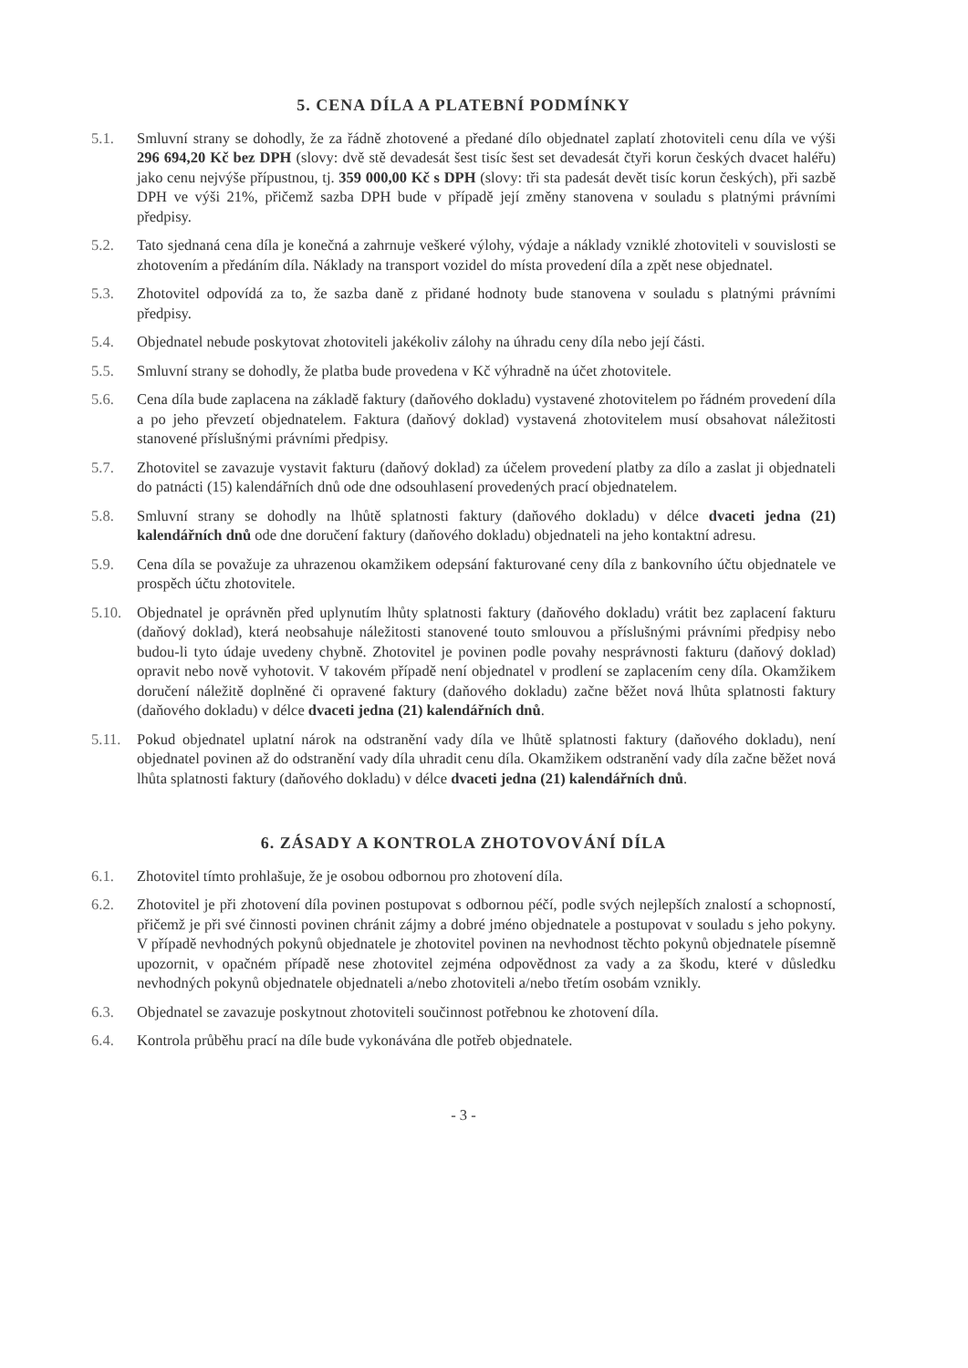5. CENA DÍLA A PLATEBNÍ PODMÍNKY
5.1. Smluvní strany se dohodly, že za řádně zhotovené a předané dílo objednatel zaplatí zhotoviteli cenu díla ve výši 296 694,20 Kč bez DPH (slovy: dvě stě devadesát šest tisíc šest set devadesát čtyři korun českých dvacet haléřu) jako cenu nejvýše přípustnou, tj. 359 000,00 Kč s DPH (slovy: tři sta padesát devět tisíc korun českých), při sazbě DPH ve výši 21%, přičemž sazba DPH bude v případě její změny stanovena v souladu s platnými právními předpisy.
5.2. Tato sjednaná cena díla je konečná a zahrnuje veškeré výlohy, výdaje a náklady vzniklé zhotoviteli v souvislosti se zhotovením a předáním díla. Náklady na transport vozidel do místa provedení díla a zpět nese objednatel.
5.3. Zhotovitel odpovídá za to, že sazba daně z přidané hodnoty bude stanovena v souladu s platnými právními předpisy.
5.4. Objednatel nebude poskytovat zhotoviteli jakékoliv zálohy na úhradu ceny díla nebo její části.
5.5. Smluvní strany se dohodly, že platba bude provedena v Kč výhradně na účet zhotovitele.
5.6. Cena díla bude zaplacena na základě faktury (daňového dokladu) vystavené zhotovitelem po řádném provedení díla a po jeho převzetí objednatelem. Faktura (daňový doklad) vystavená zhotovitelem musí obsahovat náležitosti stanovené příslušnými právními předpisy.
5.7. Zhotovitel se zavazuje vystavit fakturu (daňový doklad) za účelem provedení platby za dílo a zaslat ji objednateli do patnácti (15) kalendářních dnů ode dne odsouhlasení provedených prací objednatelem.
5.8. Smluvní strany se dohodly na lhůtě splatnosti faktury (daňového dokladu) v délce dvaceti jedna (21) kalendářních dnů ode dne doručení faktury (daňového dokladu) objednateli na jeho kontaktní adresu.
5.9. Cena díla se považuje za uhrazenou okamžikem odepsání fakturované ceny díla z bankovního účtu objednatele ve prospěch účtu zhotovitele.
5.10. Objednatel je oprávněn před uplynutím lhůty splatnosti faktury (daňového dokladu) vrátit bez zaplacení fakturu (daňový doklad), která neobsahuje náležitosti stanovené touto smlouvou a příslušnými právními předpisy nebo budou-li tyto údaje uvedeny chybně. Zhotovitel je povinen podle povahy nesprávnosti fakturu (daňový doklad) opravit nebo nově vyhotovit. V takovém případě není objednatel v prodlení se zaplacením ceny díla. Okamžikem doručení náležitě doplněné či opravené faktury (daňového dokladu) začne běžet nová lhůta splatnosti faktury (daňového dokladu) v délce dvaceti jedna (21) kalendářních dnů.
5.11. Pokud objednatel uplatní nárok na odstranění vady díla ve lhůtě splatnosti faktury (daňového dokladu), není objednatel povinen až do odstranění vady díla uhradit cenu díla. Okamžikem odstranění vady díla začne běžet nová lhůta splatnosti faktury (daňového dokladu) v délce dvaceti jedna (21) kalendářních dnů.
6. ZÁSADY A KONTROLA ZHOTOVOVÁNÍ DÍLA
6.1. Zhotovitel tímto prohlašuje, že je osobou odbornou pro zhotovení díla.
6.2. Zhotovitel je při zhotovení díla povinen postupovat s odbornou péčí, podle svých nejlepších znalostí a schopností, přičemž je při své činnosti povinen chránit zájmy a dobré jméno objednatele a postupovat v souladu s jeho pokyny. V případě nevhodných pokynů objednatele je zhotovitel povinen na nevhodnost těchto pokynů objednatele písemně upozornit, v opačném případě nese zhotovitel zejména odpovědnost za vady a za škodu, které v důsledku nevhodných pokynů objednatele objednateli a/nebo zhotoviteli a/nebo třetím osobám vznikly.
6.3. Objednatel se zavazuje poskytnout zhotoviteli součinnost potřebnou ke zhotovení díla.
6.4. Kontrola průběhu prací na díle bude vykonávána dle potřeb objednatele.
- 3 -